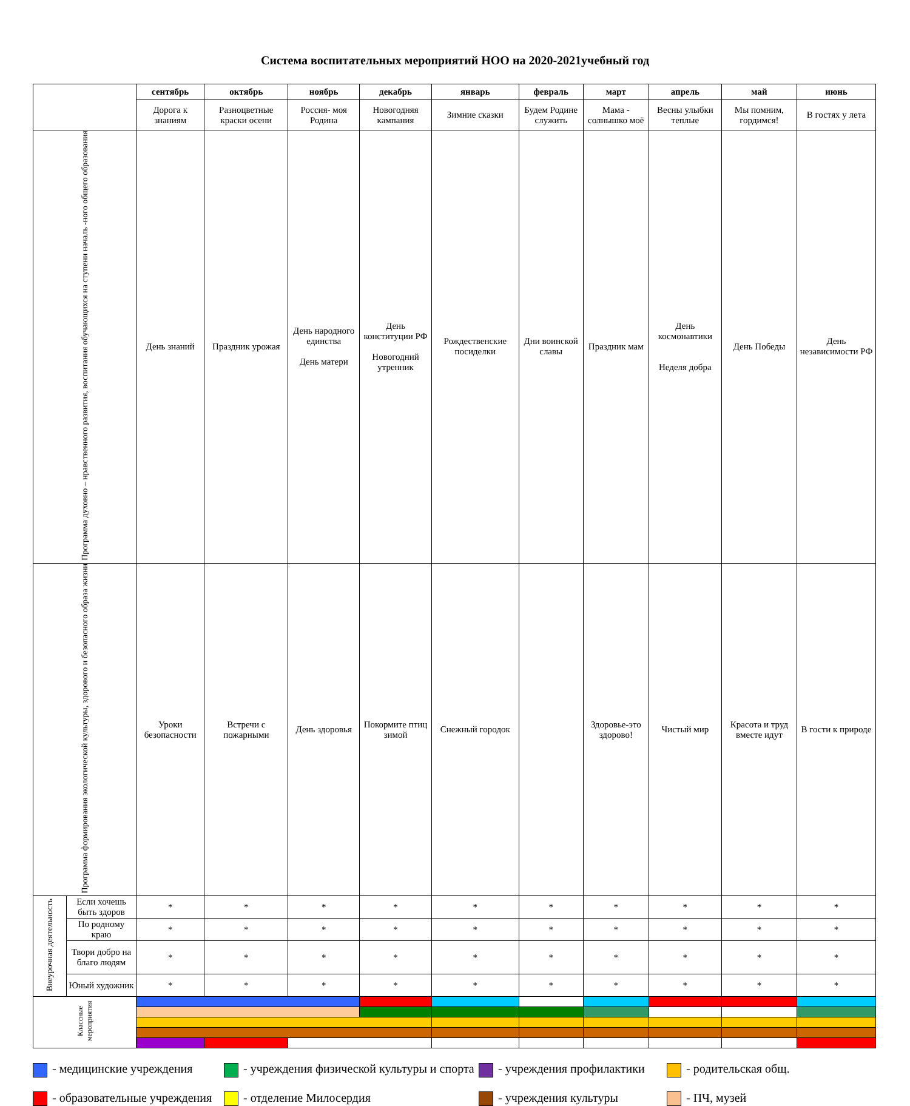Система воспитательных мероприятий НОО на 2020-2021учебный год
| | | сентябрь | октябрь | ноябрь | декабрь | январь | февраль | март | апрель | май | июнь |
| | | Дорога к знаниям | Разноцветные краски осени | Россия- моя Родина | Новогодняя кампания | Зимние сказки | Будем Родине служить | Мама - солнышко моё | Весны улыбки теплые | Мы помним, гордимся! | В гостях у лета |
| Программа духовно – нравственного развития, воспитания обучающихся на ступени началь -ного общего образования | | День знаний | Праздник урожая | День народного единства День матери | День конституции РФ Новогодний утренник | Рождественские посиделки | Дни воинской славы | Праздник мам | День космонавтики Неделя добра | День Победы | День независимости РФ |
| Программа формирования экологической культуры, здорового и безопасного образа жизни | | Уроки безопасности | Встречи с пожарными | День здоровья | Покормите птиц зимой | Снежный городок | | Здоровье-это здорово! | Чистый мир | Красота и труд вместе идут | В гости к природе |
| Внеурочная деятельность | Если хочешь быть здоров | * | * | * | * | * | * | * | * | * | * |
| | По родному краю | * | * | * | * | * | * | * | * | * | * |
| | Твори добро на благо людям | * | * | * | * | * | * | * | * | * | * |
| | Юный художник | * | * | * | * | * | * | * | * | * | * |
| Классные мероприятия | | | | | | | | | | | |
- медицинские учреждения
- учреждения физической культуры и спорта
- учреждения профилактики
- родительская общ.
- образовательные учреждения
- отделение Милосердия
- учреждения культуры
- ПЧ, музей